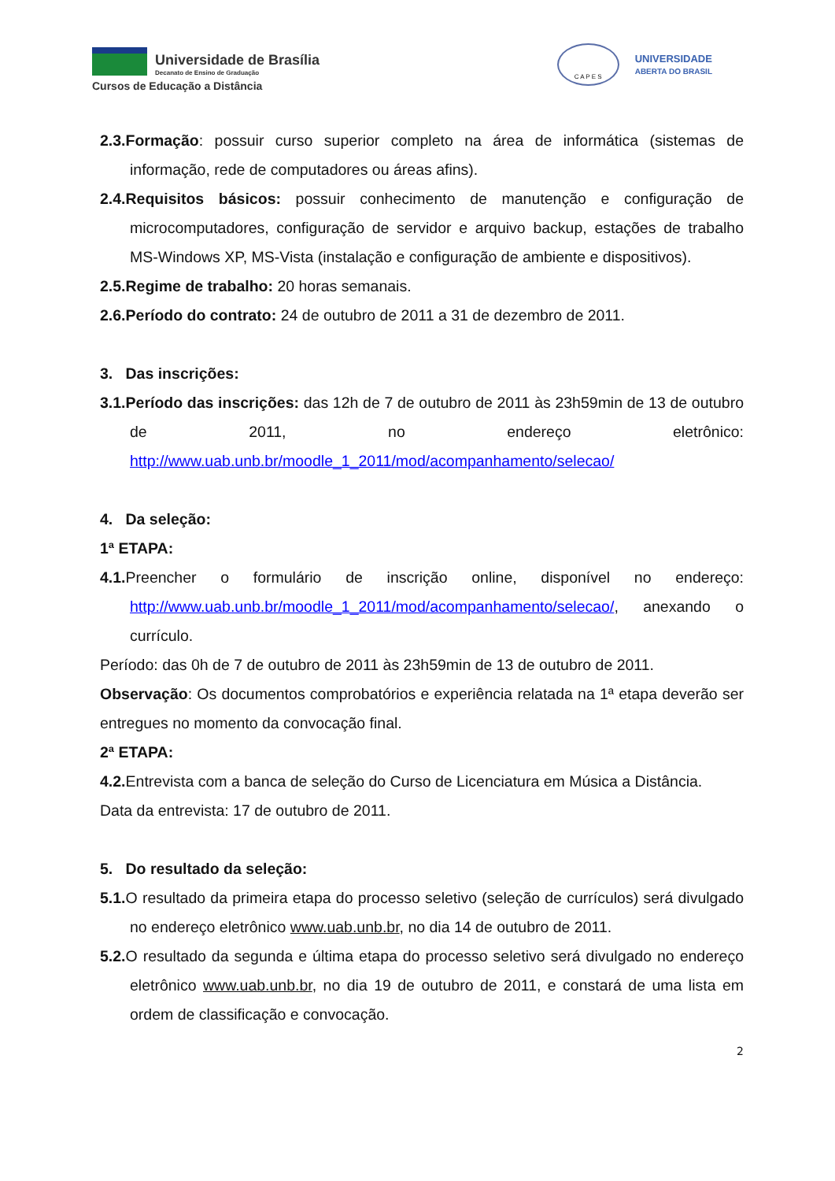Universidade de Brasília
Decanato de Ensino de Graduação
Cursos de Educação a Distância
C A P E S
UNIVERSIDADE
ABERTA DO BRASIL
2.3.Formação: possuir curso superior completo na área de informática (sistemas de informação, rede de computadores ou áreas afins).
2.4.Requisitos básicos: possuir conhecimento de manutenção e configuração de microcomputadores, configuração de servidor e arquivo backup, estações de trabalho MS-Windows XP, MS-Vista (instalação e configuração de ambiente e dispositivos).
2.5.Regime de trabalho: 20 horas semanais.
2.6.Período do contrato: 24 de outubro de 2011 a 31 de dezembro de 2011.
3. Das inscrições:
3.1.Período das inscrições: das 12h de 7 de outubro de 2011 às 23h59min de 13 de outubro de 2011, no endereço eletrônico: http://www.uab.unb.br/moodle_1_2011/mod/acompanhamento/selecao/
4. Da seleção:
1ª ETAPA:
4.1. Preencher o formulário de inscrição online, disponível no endereço: http://www.uab.unb.br/moodle_1_2011/mod/acompanhamento/selecao/, anexando o currículo.
Período: das 0h de 7 de outubro de 2011 às 23h59min de 13 de outubro de 2011.
Observação: Os documentos comprobatórios e experiência relatada na 1ª etapa deverão ser entregues no momento da convocação final.
2ª ETAPA:
4.2. Entrevista com a banca de seleção do Curso de Licenciatura em Música a Distância.
Data da entrevista: 17 de outubro de 2011.
5. Do resultado da seleção:
5.1. O resultado da primeira etapa do processo seletivo (seleção de currículos) será divulgado no endereço eletrônico www.uab.unb.br, no dia 14 de outubro de 2011.
5.2. O resultado da segunda e última etapa do processo seletivo será divulgado no endereço eletrônico www.uab.unb.br, no dia 19 de outubro de 2011, e constará de uma lista em ordem de classificação e convocação.
2